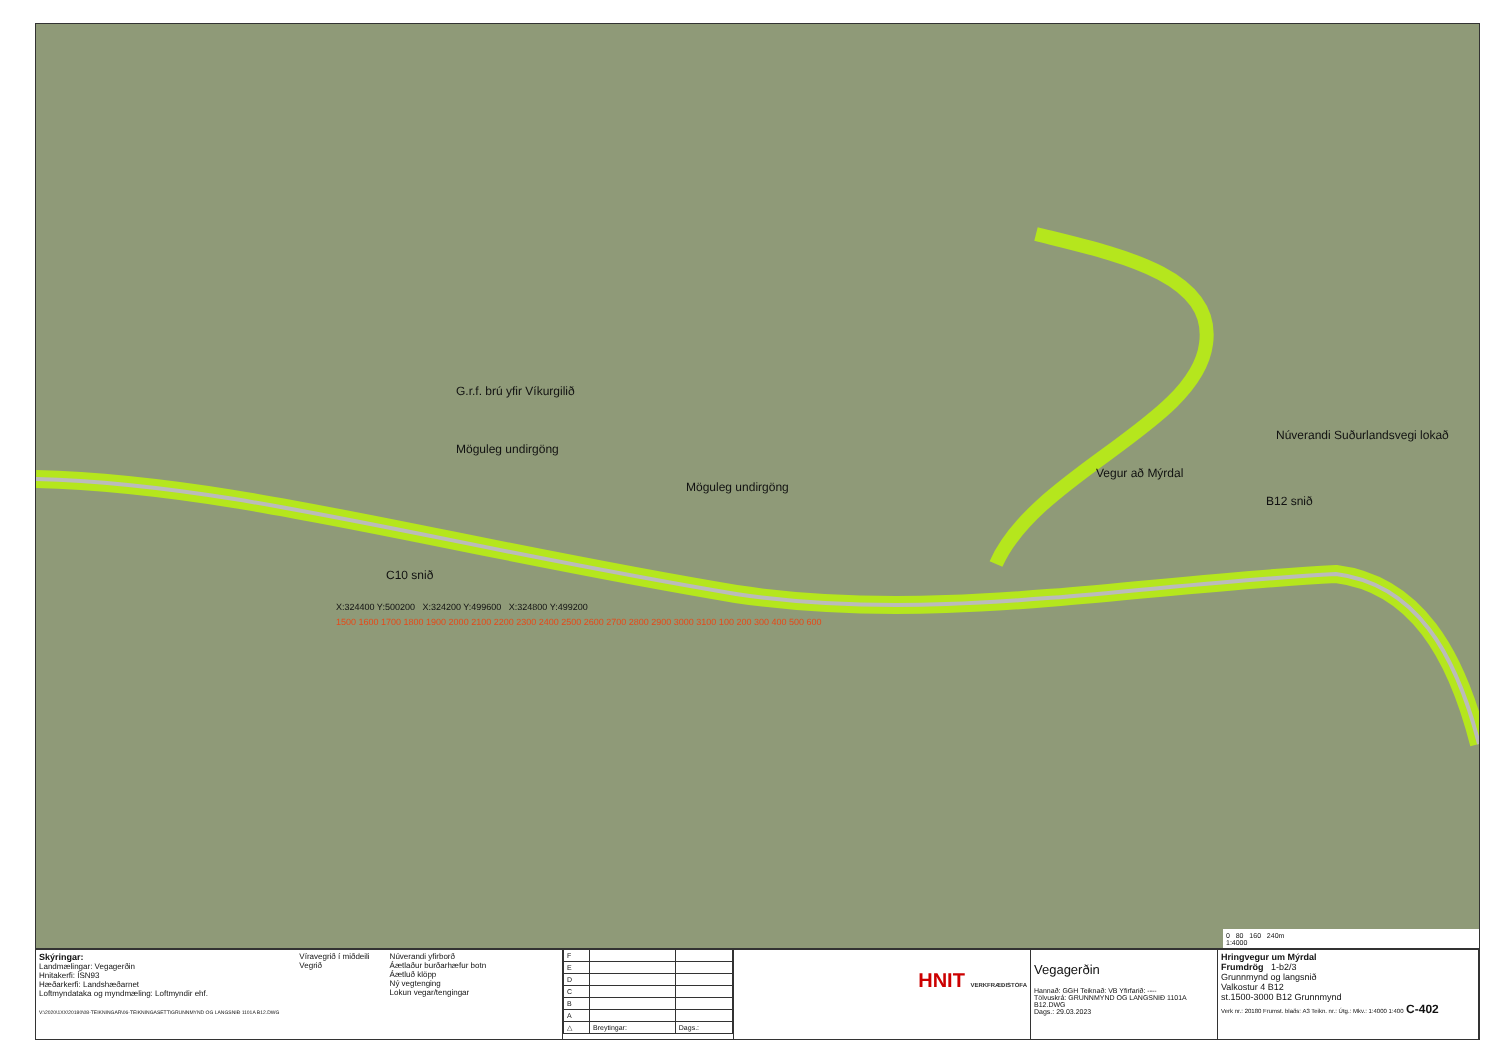G.r.f. brú yfir Víkurgilið
Núverandi Suðurlandsvegi lokað
Möguleg undirgöng
Vegur að Mýrdal
Möguleg undirgöng
B12 snið
C10 snið
X:324400 Y:500200 X:324200 Y:499600 X:324800 Y:499200
1500 1600 1700 1800 1900 2000 2100 2200 2300 2400 2500 2600 2700 2800 2900 3000 3100 100 200 300 400 500 600
0 80 160 240m
1:4000
Skýringar:
Landmælingar: Vegagerðin
Hnitakerfi: ÍSN93
Hæðarkerfi: Landshæðarnet
Loftmyndataka og myndmæling: Loftmyndir ehf.
V:\2020\1XX\20180\08-TEIKNINGAR\06-TEIKNINGASETT\GRUNNMYND OG LANGSNIÐ 1101A B12.DWG
Víravegrið í miðdeili
Vegrið
Núverandi yfirborð
Áætlaður burðarhæfur botn
Áætluð klöpp
Ný vegtenging
Lokun vegar/tengingar
| F | | |
| E | | |
| D | | |
| C | | |
| B | | |
| A | | |
| △ | Breytingar: | Dags.: |
HNIT VERKFRÆÐISTOFA
Vegagerðin
Hannað: GGH Teiknað: VB Yfirfarið: ----
Tölvuskrá: GRUNNMYND OG LANGSNIÐ 1101A B12.DWG
Dags.: 29.03.2023
Hringvegur um Mýrdal
Frumdrög 1-b2/3
Grunnmynd og langsnið
Valkostur 4 B12
st.1500-3000 B12 Grunnmynd
Verk nr.: 20180 Frumst. blaðs: A3 Teikn. nr.: Útg.: Mkv.: 1:4000 1:400 C-402